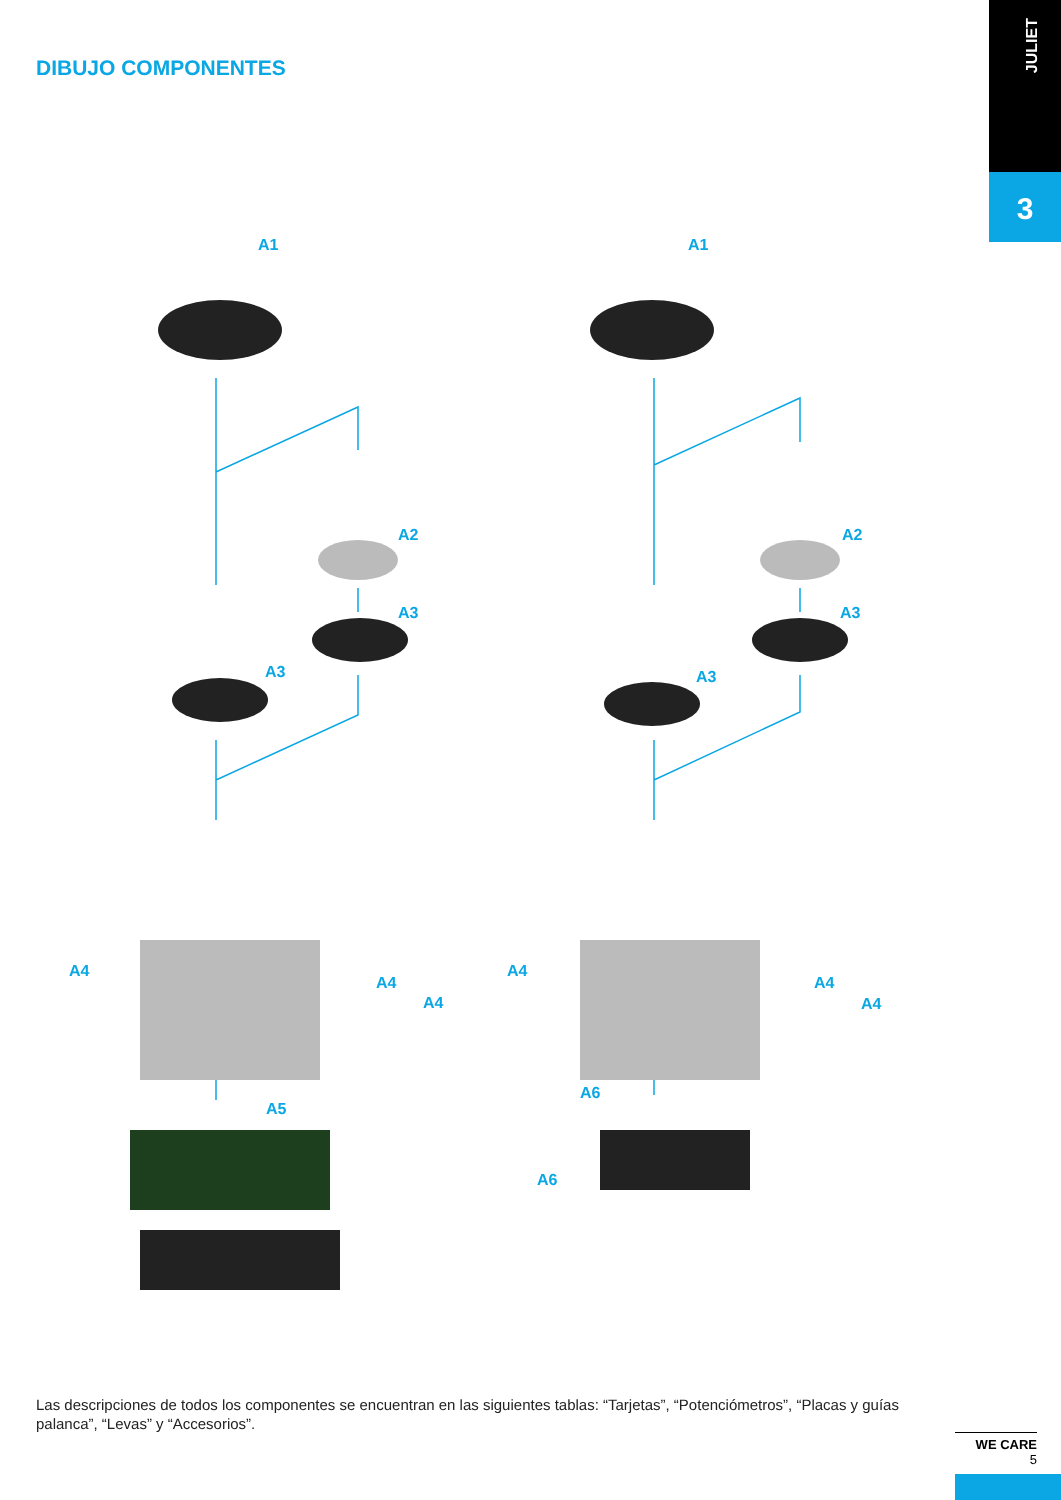JULIET
3
DIBUJO COMPONENTES
A1 A1
A2 A2
A3 A3
A3 A3
A4
A4
A4
A4
A4
A4
A5
A6
A6
Las descripciones de todos los componentes se encuentran en las siguientes tablas: “Tarjetas”, “Potenciómetros”, “Placas y guías palanca”, “Levas” y “Accesorios”.
WE CARE
5